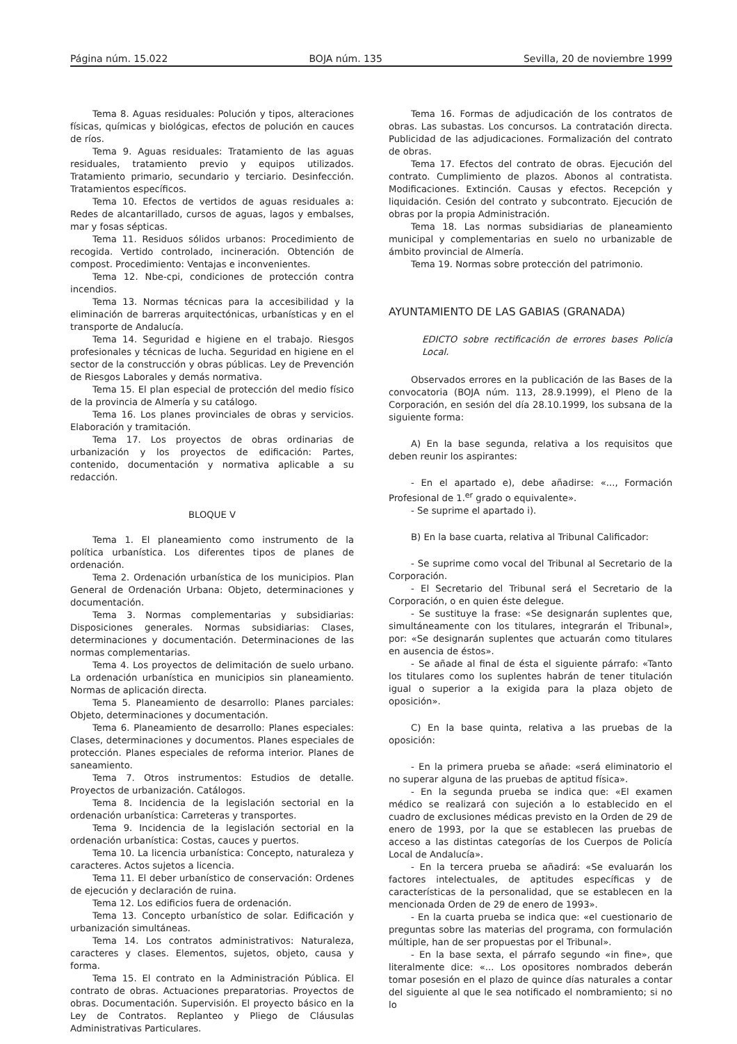Página núm. 15.022 BOJA núm. 135 Sevilla, 20 de noviembre 1999
Tema 8. Aguas residuales: Polución y tipos, alteraciones físicas, químicas y biológicas, efectos de polución en cauces de ríos.
Tema 9. Aguas residuales: Tratamiento de las aguas residuales, tratamiento previo y equipos utilizados. Tratamiento primario, secundario y terciario. Desinfección. Tratamientos específicos.
Tema 10. Efectos de vertidos de aguas residuales a: Redes de alcantarillado, cursos de aguas, lagos y embalses, mar y fosas sépticas.
Tema 11. Residuos sólidos urbanos: Procedimiento de recogida. Vertido controlado, incineración. Obtención de compost. Procedimiento: Ventajas e inconvenientes.
Tema 12. Nbe-cpi, condiciones de protección contra incendios.
Tema 13. Normas técnicas para la accesibilidad y la eliminación de barreras arquitectónicas, urbanísticas y en el transporte de Andalucía.
Tema 14. Seguridad e higiene en el trabajo. Riesgos profesionales y técnicas de lucha. Seguridad en higiene en el sector de la construcción y obras públicas. Ley de Prevención de Riesgos Laborales y demás normativa.
Tema 15. El plan especial de protección del medio físico de la provincia de Almería y su catálogo.
Tema 16. Los planes provinciales de obras y servicios. Elaboración y tramitación.
Tema 17. Los proyectos de obras ordinarias de urbanización y los proyectos de edificación: Partes, contenido, documentación y normativa aplicable a su redacción.
BLOQUE V
Tema 1. El planeamiento como instrumento de la política urbanística. Los diferentes tipos de planes de ordenación.
Tema 2. Ordenación urbanística de los municipios. Plan General de Ordenación Urbana: Objeto, determinaciones y documentación.
Tema 3. Normas complementarias y subsidiarias: Disposiciones generales. Normas subsidiarias: Clases, determinaciones y documentación. Determinaciones de las normas complementarias.
Tema 4. Los proyectos de delimitación de suelo urbano. La ordenación urbanística en municipios sin planeamiento. Normas de aplicación directa.
Tema 5. Planeamiento de desarrollo: Planes parciales: Objeto, determinaciones y documentación.
Tema 6. Planeamiento de desarrollo: Planes especiales: Clases, determinaciones y documentos. Planes especiales de protección. Planes especiales de reforma interior. Planes de saneamiento.
Tema 7. Otros instrumentos: Estudios de detalle. Proyectos de urbanización. Catálogos.
Tema 8. Incidencia de la legislación sectorial en la ordenación urbanística: Carreteras y transportes.
Tema 9. Incidencia de la legislación sectorial en la ordenación urbanística: Costas, cauces y puertos.
Tema 10. La licencia urbanística: Concepto, naturaleza y caracteres. Actos sujetos a licencia.
Tema 11. El deber urbanístico de conservación: Ordenes de ejecución y declaración de ruina.
Tema 12. Los edificios fuera de ordenación.
Tema 13. Concepto urbanístico de solar. Edificación y urbanización simultáneas.
Tema 14. Los contratos administrativos: Naturaleza, caracteres y clases. Elementos, sujetos, objeto, causa y forma.
Tema 15. El contrato en la Administración Pública. El contrato de obras. Actuaciones preparatorias. Proyectos de obras. Documentación. Supervisión. El proyecto básico en la Ley de Contratos. Replanteo y Pliego de Cláusulas Administrativas Particulares.
Tema 16. Formas de adjudicación de los contratos de obras. Las subastas. Los concursos. La contratación directa. Publicidad de las adjudicaciones. Formalización del contrato de obras.
Tema 17. Efectos del contrato de obras. Ejecución del contrato. Cumplimiento de plazos. Abonos al contratista. Modificaciones. Extinción. Causas y efectos. Recepción y liquidación. Cesión del contrato y subcontrato. Ejecución de obras por la propia Administración.
Tema 18. Las normas subsidiarias de planeamiento municipal y complementarias en suelo no urbanizable de ámbito provincial de Almería.
Tema 19. Normas sobre protección del patrimonio.
AYUNTAMIENTO DE LAS GABIAS (GRANADA)
EDICTO sobre rectificación de errores bases Policía Local.
Observados errores en la publicación de las Bases de la convocatoria (BOJA núm. 113, 28.9.1999), el Pleno de la Corporación, en sesión del día 28.10.1999, los subsana de la siguiente forma:
A) En la base segunda, relativa a los requisitos que deben reunir los aspirantes:
- En el apartado e), debe añadirse: «..., Formación Profesional de 1.<sup>er</sup> grado o equivalente».
- Se suprime el apartado i).
B) En la base cuarta, relativa al Tribunal Calificador:
- Se suprime como vocal del Tribunal al Secretario de la Corporación.
- El Secretario del Tribunal será el Secretario de la Corporación, o en quien éste delegue.
- Se sustituye la frase: «Se designarán suplentes que, simultáneamente con los titulares, integrarán el Tribunal», por: «Se designarán suplentes que actuarán como titulares en ausencia de éstos».
- Se añade al final de ésta el siguiente párrafo: «Tanto los titulares como los suplentes habrán de tener titulación igual o superior a la exigida para la plaza objeto de oposición».
C) En la base quinta, relativa a las pruebas de la oposición:
- En la primera prueba se añade: «será eliminatorio el no superar alguna de las pruebas de aptitud física».
- En la segunda prueba se indica que: «El examen médico se realizará con sujeción a lo establecido en el cuadro de exclusiones médicas previsto en la Orden de 29 de enero de 1993, por la que se establecen las pruebas de acceso a las distintas categorías de los Cuerpos de Policía Local de Andalucía».
- En la tercera prueba se añadirá: «Se evaluarán los factores intelectuales, de aptitudes específicas y de características de la personalidad, que se establecen en la mencionada Orden de 29 de enero de 1993».
- En la cuarta prueba se indica que: «el cuestionario de preguntas sobre las materias del programa, con formulación múltiple, han de ser propuestas por el Tribunal».
- En la base sexta, el párrafo segundo «in fine», que literalmente dice: «... Los opositores nombrados deberán tomar posesión en el plazo de quince días naturales a contar del siguiente al que le sea notificado el nombramiento; si no lo